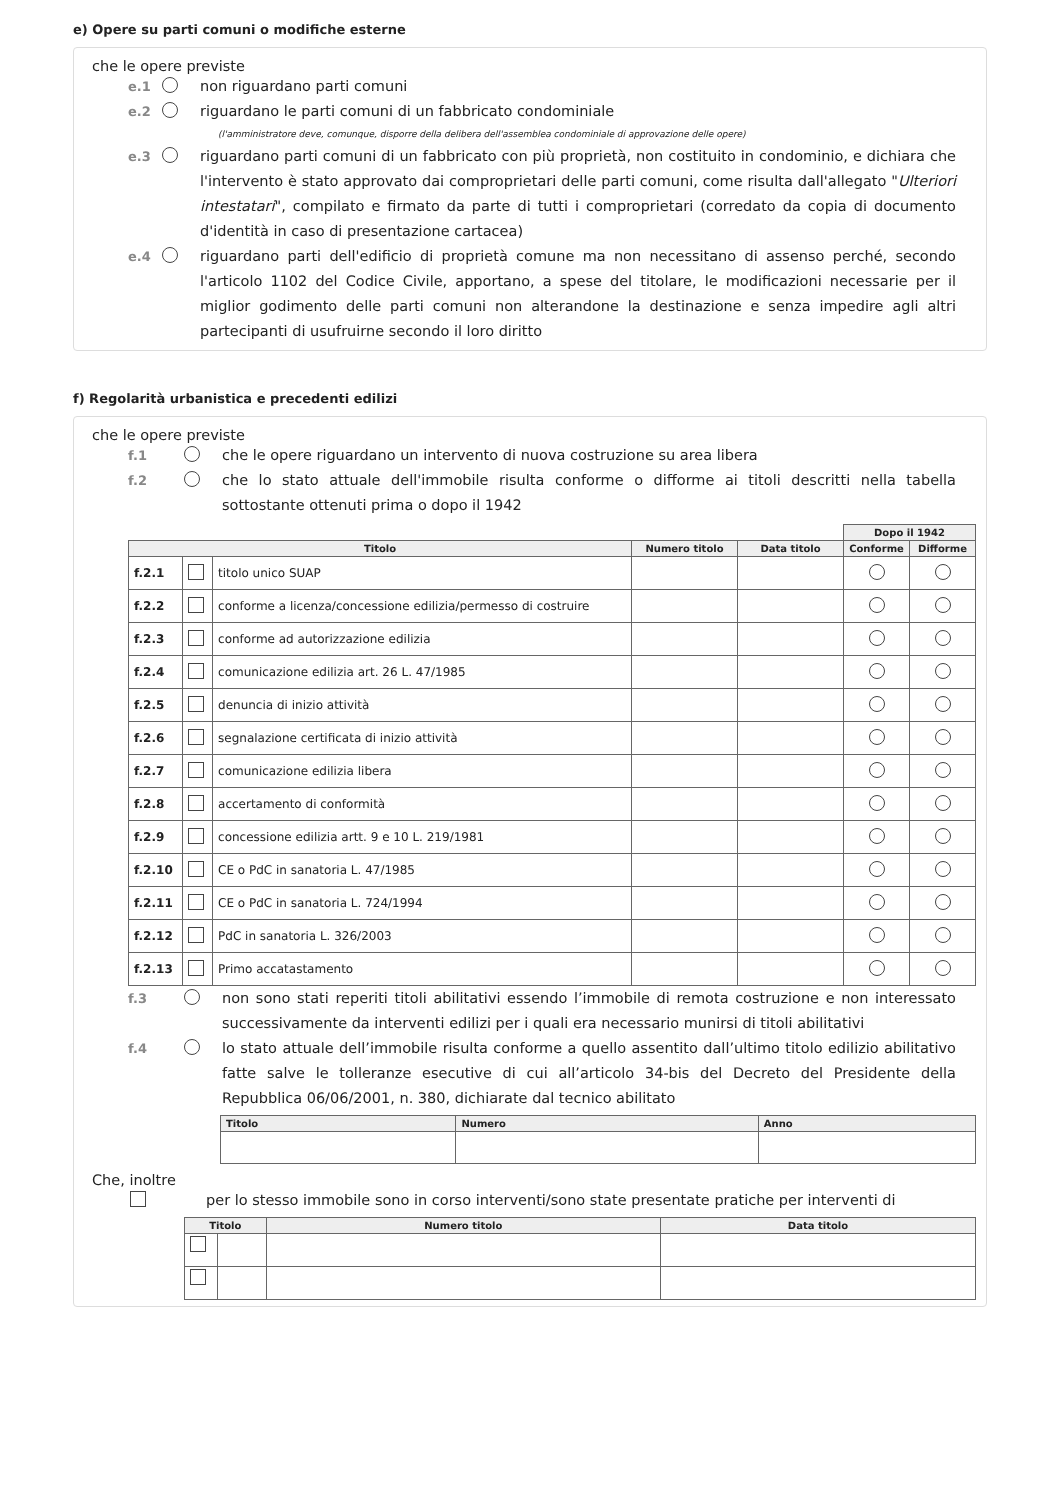e) Opere su parti comuni o modifiche esterne
che le opere previste
e.1 non riguardano parti comuni
e.2 riguardano le parti comuni di un fabbricato condominiale
(l'amministratore deve, comunque, disporre della delibera dell'assemblea condominiale di approvazione delle opere)
e.3 riguardano parti comuni di un fabbricato con più proprietà, non costituito in condominio, e dichiara che l'intervento è stato approvato dai comproprietari delle parti comuni, come risulta dall'allegato "Ulteriori intestatari", compilato e firmato da parte di tutti i comproprietari (corredato da copia di documento d'identità in caso di presentazione cartacea)
e.4 riguardano parti dell'edificio di proprietà comune ma non necessitano di assenso perché, secondo l'articolo 1102 del Codice Civile, apportano, a spese del titolare, le modificazioni necessarie per il miglior godimento delle parti comuni non alterandone la destinazione e senza impedire agli altri partecipanti di usufruirne secondo il loro diritto
f) Regolarità urbanistica e precedenti edilizi
che le opere previste
f.1 che le opere riguardano un intervento di nuova costruzione su area libera
f.2 che lo stato attuale dell'immobile risulta conforme o difforme ai titoli descritti nella tabella sottostante ottenuti prima o dopo il 1942
| | | | | | Dopo il 1942 | |
| Titolo | | | Numero titolo | Data titolo | Conforme | Difforme |
| f.2.1 | | titolo unico SUAP | | | | |
| f.2.2 | | conforme a licenza/concessione edilizia/permesso di costruire | | | | |
| f.2.3 | | conforme ad autorizzazione edilizia | | | | |
| f.2.4 | | comunicazione edilizia art. 26 L. 47/1985 | | | | |
| f.2.5 | | denuncia di inizio attività | | | | |
| f.2.6 | | segnalazione certificata di inizio attività | | | | |
| f.2.7 | | comunicazione edilizia libera | | | | |
| f.2.8 | | accertamento di conformità | | | | |
| f.2.9 | | concessione edilizia artt. 9 e 10 L. 219/1981 | | | | |
| f.2.10 | | CE o PdC in sanatoria L. 47/1985 | | | | |
| f.2.11 | | CE o PdC in sanatoria L. 724/1994 | | | | |
| f.2.12 | | PdC in sanatoria L. 326/2003 | | | | |
| f.2.13 | | Primo accatastamento | | | | |
f.3 non sono stati reperiti titoli abilitativi essendo l’immobile di remota costruzione e non interessato successivamente da interventi edilizi per i quali era necessario munirsi di titoli abilitativi
f.4 lo stato attuale dell’immobile risulta conforme a quello assentito dall’ultimo titolo edilizio abilitativo fatte salve le tolleranze esecutive di cui all’articolo 34-bis del Decreto del Presidente della Repubblica 06/06/2001, n. 380, dichiarate dal tecnico abilitato
| Titolo | Numero | Anno |
| --- | --- | --- |
Che, inoltre
per lo stesso immobile sono in corso interventi/sono state presentate pratiche per interventi di
| Titolo | | Numero titolo | Data titolo |
| --- | --- | --- | --- |